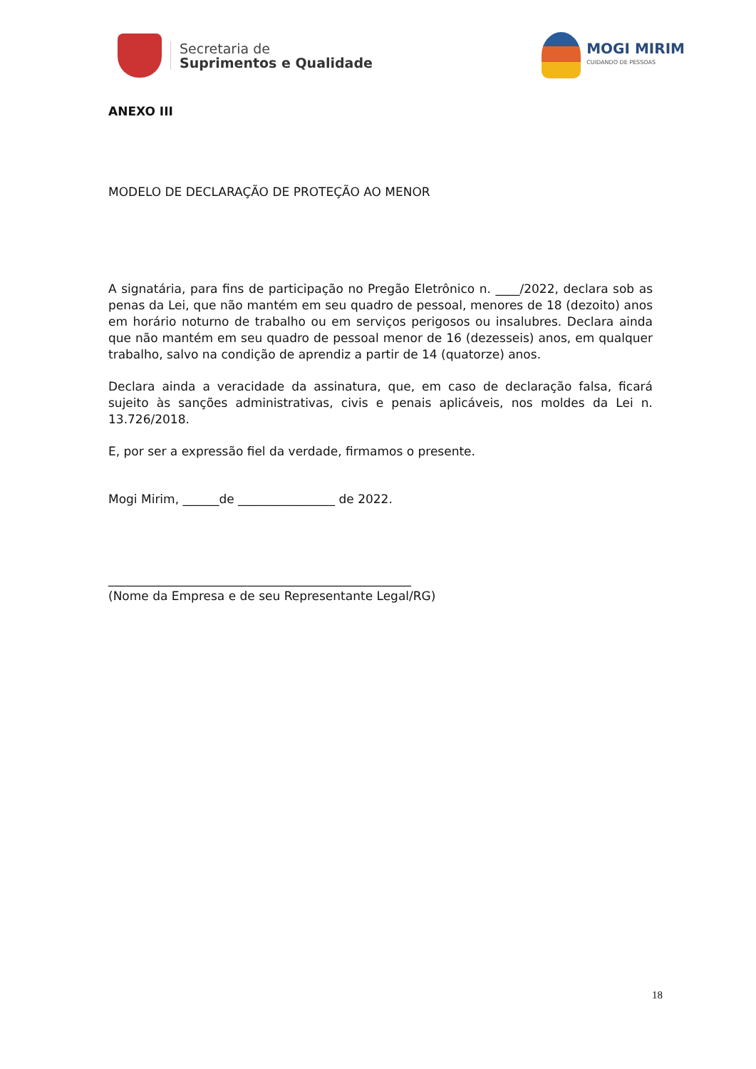Secretaria de
Suprimentos e Qualidade
MOGI MIRIM
CUIDANDO DE PESSOAS
ANEXO III
MODELO DE DECLARAÇÃO DE PROTEÇÃO AO MENOR
A signatária, para fins de participação no Pregão Eletrônico n. ____/2022, declara sob as penas da Lei, que não mantém em seu quadro de pessoal, menores de 18 (dezoito) anos em horário noturno de trabalho ou em serviços perigosos ou insalubres. Declara ainda que não mantém em seu quadro de pessoal menor de 16 (dezesseis) anos, em qualquer trabalho, salvo na condição de aprendiz a partir de 14 (quatorze) anos.
Declara ainda a veracidade da assinatura, que, em caso de declaração falsa, ficará sujeito às sanções administrativas, civis e penais aplicáveis, nos moldes da Lei n. 13.726/2018.
E, por ser a expressão fiel da verdade, firmamos o presente.
Mogi Mirim, ______de ________________ de 2022.
__________________________________________________
(Nome da Empresa e de seu Representante Legal/RG)
18